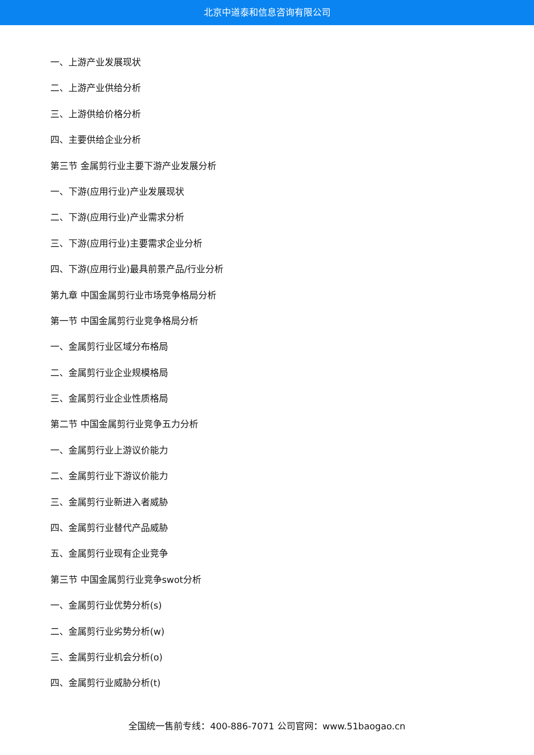北京中道泰和信息咨询有限公司
一、上游产业发展现状
二、上游产业供给分析
三、上游供给价格分析
四、主要供给企业分析
第三节 金属剪行业主要下游产业发展分析
一、下游(应用行业)产业发展现状
二、下游(应用行业)产业需求分析
三、下游(应用行业)主要需求企业分析
四、下游(应用行业)最具前景产品/行业分析
第九章 中国金属剪行业市场竞争格局分析
第一节 中国金属剪行业竞争格局分析
一、金属剪行业区域分布格局
二、金属剪行业企业规模格局
三、金属剪行业企业性质格局
第二节 中国金属剪行业竞争五力分析
一、金属剪行业上游议价能力
二、金属剪行业下游议价能力
三、金属剪行业新进入者威胁
四、金属剪行业替代产品威胁
五、金属剪行业现有企业竞争
第三节 中国金属剪行业竞争swot分析
一、金属剪行业优势分析(s)
二、金属剪行业劣势分析(w)
三、金属剪行业机会分析(o)
四、金属剪行业威胁分析(t)
全国统一售前专线：400-886-7071 公司官网：www.51baogao.cn